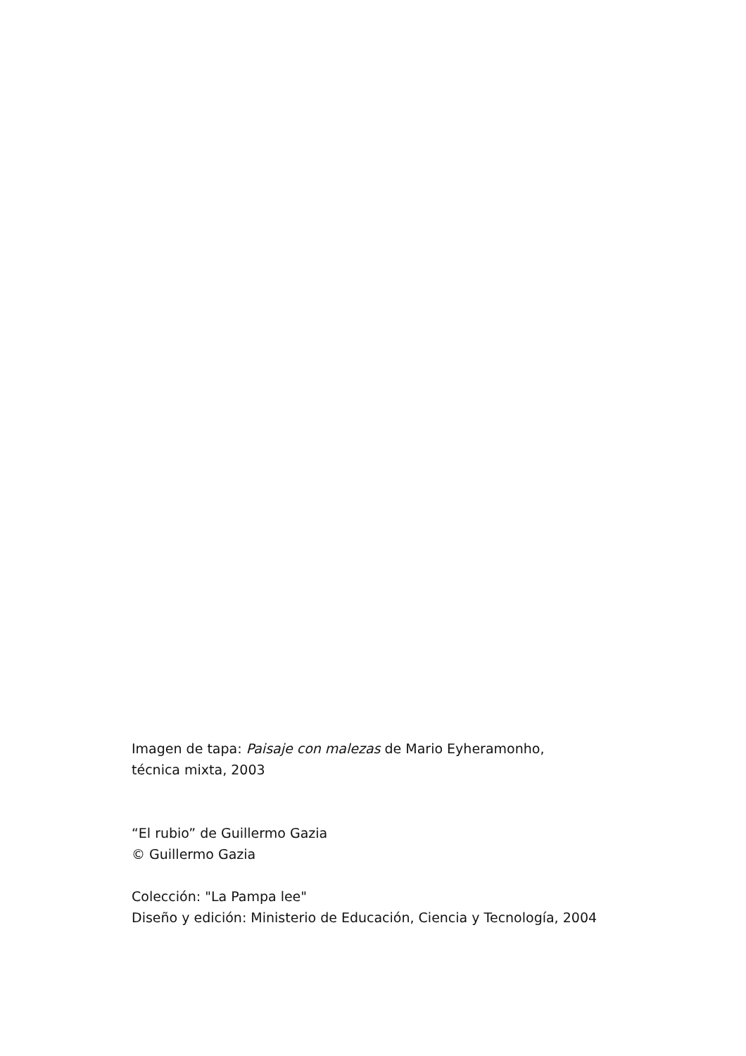Imagen de tapa: Paisaje con malezas de Mario Eyheramonho,
técnica mixta, 2003
“El rubio” de Guillermo Gazia
© Guillermo Gazia
Colección: "La Pampa lee"
Diseño y edición: Ministerio de Educación, Ciencia y Tecnología, 2004